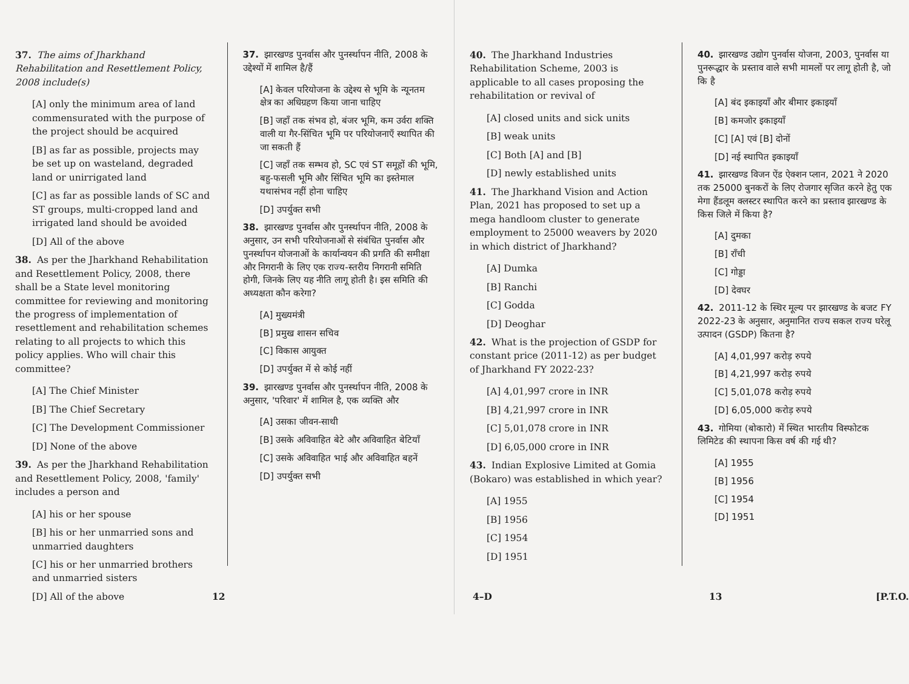37. The aims of Jharkhand Rehabilitation and Resettlement Policy, 2008 include(s)
[A] only the minimum area of land commensurated with the purpose of the project should be acquired
[B] as far as possible, projects may be set up on wasteland, degraded land or unirrigated land
[C] as far as possible lands of SC and ST groups, multi-cropped land and irrigated land should be avoided
[D] All of the above
38. As per the Jharkhand Rehabilitation and Resettlement Policy, 2008, there shall be a State level monitoring committee for reviewing and monitoring the progress of implementation of resettlement and rehabilitation schemes relating to all projects to which this policy applies. Who will chair this committee?
[A] The Chief Minister
[B] The Chief Secretary
[C] The Development Commissioner
[D] None of the above
39. As per the Jharkhand Rehabilitation and Resettlement Policy, 2008, 'family' includes a person and
[A] his or her spouse
[B] his or her unmarried sons and unmarried daughters
[C] his or her unmarried brothers and unmarried sisters
[D] All of the above
37. झारखण्ड पुनर्वास और पुनर्स्थापन नीति, 2008 के उद्देश्यों में शामिल है/हैं
[A] केवल परियोजना के उद्देश्य से भूमि के न्यूनतम क्षेत्र का अधिग्रहण किया जाना चाहिए
[B] जहाँ तक संभव हो, बंजर भूमि, कम उर्वरा शक्ति वाली या गैर-सिंचित भूमि पर परियोजनाएँ स्थापित की जा सकती हैं
[C] जहाँ तक सम्भव हो, SC एवं ST समूहों की भूमि, बहु-फसली भूमि और सिंचित भूमि का इस्तेमाल यथासंभव नहीं होना चाहिए
[D] उपर्युक्त सभी
38. झारखण्ड पुनर्वास और पुनर्स्थापन नीति, 2008 के अनुसार, उन सभी परियोजनाओं से संबंधित पुनर्वास और पुनर्स्थापन योजनाओं के कार्यान्वयन की प्रगति की समीक्षा और निगरानी के लिए एक राज्य-स्तरीय निगरानी समिति होगी, जिनके लिए यह नीति लागू होती है। इस समिति की अध्यक्षता कौन करेगा?
[A] मुख्यमंत्री
[B] प्रमुख शासन सचिव
[C] विकास आयुक्त
[D] उपर्युक्त में से कोई नहीं
39. झारखण्ड पुनर्वास और पुनर्स्थापन नीति, 2008 के अनुसार, 'परिवार' में शामिल है, एक व्यक्ति और
[A] उसका जीवन-साथी
[B] उसके अविवाहित बेटे और अविवाहित बेटियाँ
[C] उसके अविवाहित भाई और अविवाहित बहनें
[D] उपर्युक्त सभी
12
40. The Jharkhand Industries Rehabilitation Scheme, 2003 is applicable to all cases proposing the rehabilitation or revival of
[A] closed units and sick units
[B] weak units
[C] Both [A] and [B]
[D] newly established units
41. The Jharkhand Vision and Action Plan, 2021 has proposed to set up a mega handloom cluster to generate employment to 25000 weavers by 2020 in which district of Jharkhand?
[A] Dumka
[B] Ranchi
[C] Godda
[D] Deoghar
42. What is the projection of GSDP for constant price (2011-12) as per budget of Jharkhand FY 2022-23?
[A] 4,01,997 crore in INR
[B] 4,21,997 crore in INR
[C] 5,01,078 crore in INR
[D] 6,05,000 crore in INR
43. Indian Explosive Limited at Gomia (Bokaro) was established in which year?
[A] 1955
[B] 1956
[C] 1954
[D] 1951
40. झारखण्ड उद्योग पुनर्वास योजना, 2003, पुनर्वास या पुनरूद्धार के प्रस्ताव वाले सभी मामलों पर लागू होती है, जो कि है
[A] बंद इकाइयाँ और बीमार इकाइयाँ
[B] कमजोर इकाइयाँ
[C] [A] एवं [B] दोनों
[D] नई स्थापित इकाइयाँ
41. झारखण्ड विजन ऐंड ऐक्शन प्लान, 2021 ने 2020 तक 25000 बुनकरों के लिए रोजगार सृजित करने हेतु एक मेगा हैंडलूम क्लस्टर स्थापित करने का प्रस्ताव झारखण्ड के किस जिले में किया है?
[A] दुमका
[B] राँची
[C] गोड्डा
[D] देवघर
42. 2011-12 के स्थिर मूल्य पर झारखण्ड के बजट FY 2022-23 के अनुसार, अनुमानित राज्य सकल राज्य घरेलू उत्पादन (GSDP) कितना है?
[A] 4,01,997 करोड़ रुपये
[B] 4,21,997 करोड़ रुपये
[C] 5,01,078 करोड़ रुपये
[D] 6,05,000 करोड़ रुपये
43. गोमिया (बोकारो) में स्थित भारतीय विस्फोटक लिमिटेड की स्थापना किस वर्ष की गई थी?
[A] 1955
[B] 1956
[C] 1954
[D] 1951
4–D 13 [P.T.O.